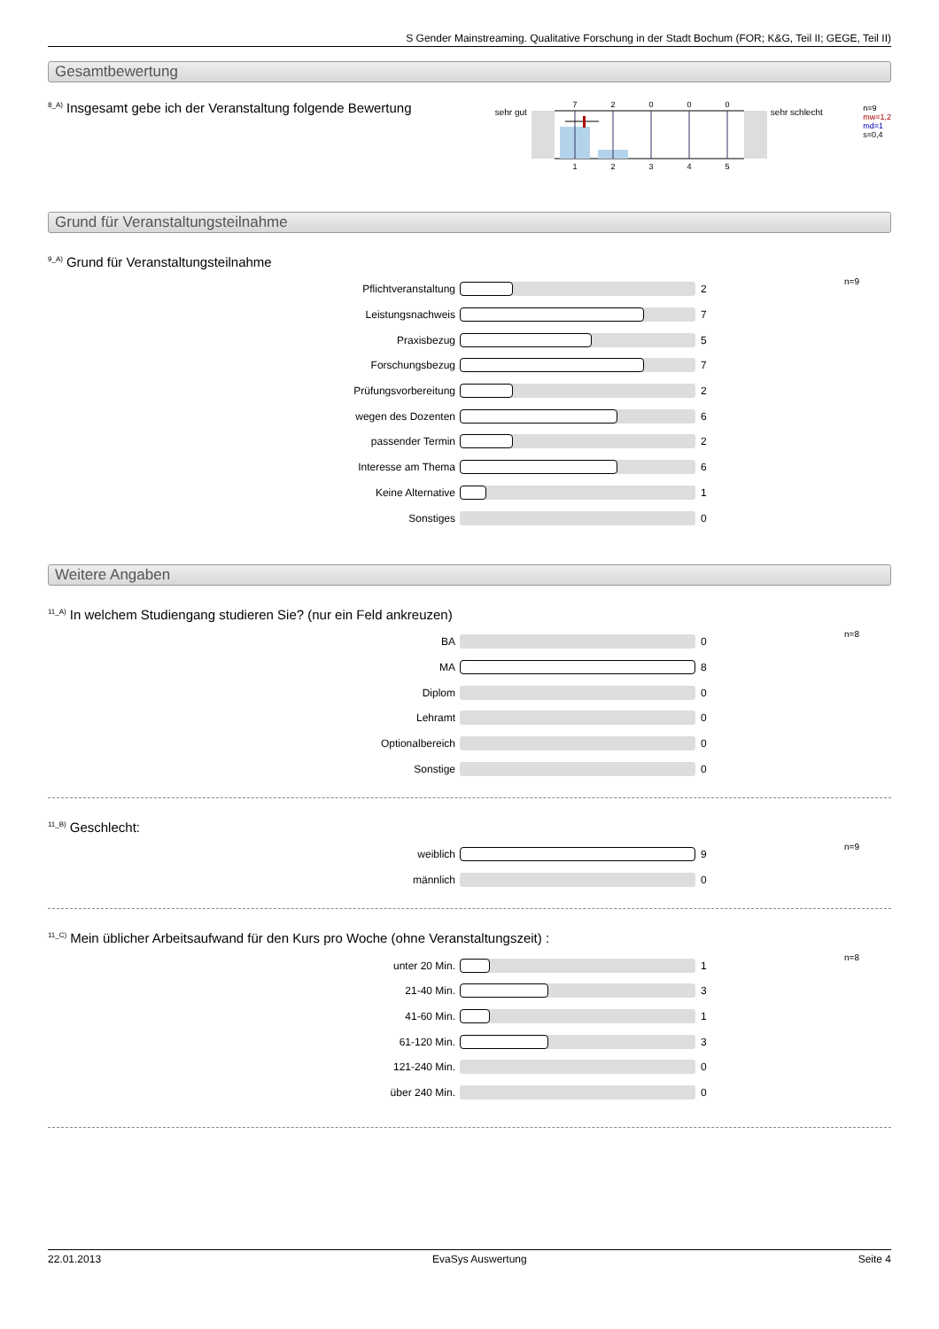S Gender Mainstreaming. Qualitative Forschung in der Stadt Bochum (FOR; K&G, Teil II; GEGE, Teil II)
Gesamtbewertung
<sup>8_A)</sup> Insgesamt gebe ich der Veranstaltung folgende Bewertung
sehr gut
7
2
0
0
0
1
2
3
4
5
sehr schlecht
n=9
mw=1,2
md=1
s=0,4
Grund für Veranstaltungsteilnahme
<sup>9_A)</sup>Grund für Veranstaltungsteilnahme
n=9
Pflichtveranstaltung 2
Leistungsnachweis 7
Praxisbezug 5
Forschungsbezug 7
Prüfungsvorbereitung 2
wegen des Dozenten 6
passender Termin 2
Interesse am Thema 6
Keine Alternative 1
Sonstiges 0
Weitere Angaben
<sup>11_A)</sup>In welchem Studiengang studieren Sie? (nur ein Feld ankreuzen)
n=8
BA 0
MA 8
Diplom 0
Lehramt 0
Optionalbereich 0
Sonstige 0
<sup>11_B)</sup>Geschlecht:
n=9
weiblich 9
männlich 0
<sup>11_C)</sup>Mein üblicher Arbeitsaufwand für den Kurs pro Woche (ohne Veranstaltungszeit) :
n=8
unter 20 Min. 1
21-40 Min. 3
41-60 Min. 1
61-120 Min. 3
121-240 Min. 0
über 240 Min. 0
22.01.2013 EvaSys Auswertung Seite 4